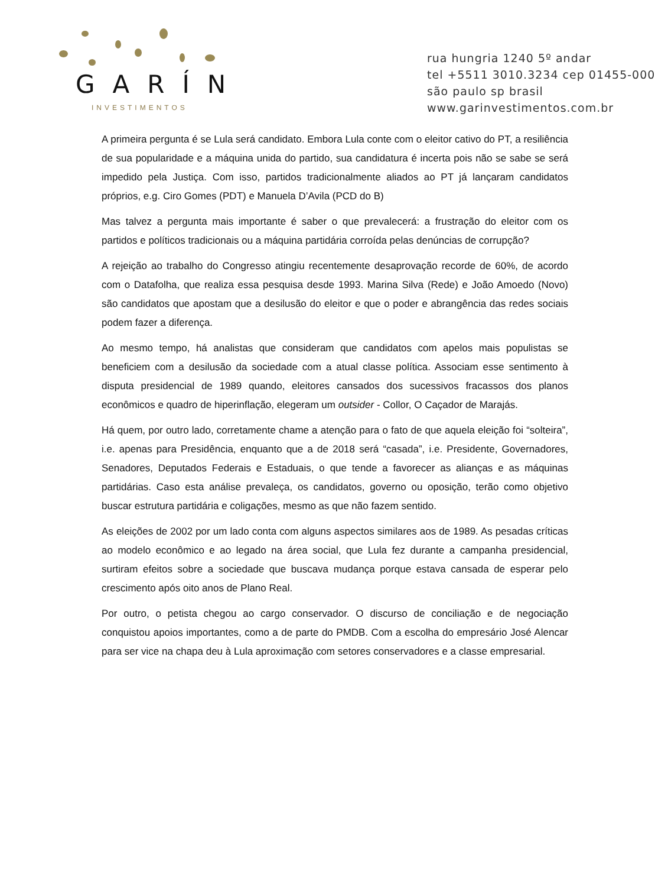GARÍN
INVESTIMENTOS
rua hungria 1240 5º andar
tel +5511 3010.3234 cep 01455-000
são paulo sp brasil
www.garinvestimentos.com.br
A primeira pergunta é se Lula será candidato. Embora Lula conte com o eleitor cativo do PT, a resiliência de sua popularidade e a máquina unida do partido, sua candidatura é incerta pois não se sabe se será impedido pela Justiça. Com isso, partidos tradicionalmente aliados ao PT já lançaram candidatos próprios, e.g. Ciro Gomes (PDT) e Manuela D’Avila (PCD do B)
Mas talvez a pergunta mais importante é saber o que prevalecerá: a frustração do eleitor com os partidos e políticos tradicionais ou a máquina partidária corroída pelas denúncias de corrupção?
A rejeição ao trabalho do Congresso atingiu recentemente desaprovação recorde de 60%, de acordo com o Datafolha, que realiza essa pesquisa desde 1993. Marina Silva (Rede) e João Amoedo (Novo) são candidatos que apostam que a desilusão do eleitor e que o poder e abrangência das redes sociais podem fazer a diferença.
Ao mesmo tempo, há analistas que consideram que candidatos com apelos mais populistas se beneficiem com a desilusão da sociedade com a atual classe política. Associam esse sentimento à disputa presidencial de 1989 quando, eleitores cansados dos sucessivos fracassos dos planos econômicos e quadro de hiperinflação, elegeram um outsider - Collor, O Caçador de Marajás.
Há quem, por outro lado, corretamente chame a atenção para o fato de que aquela eleição foi “solteira”, i.e. apenas para Presidência, enquanto que a de 2018 será “casada”, i.e. Presidente, Governadores, Senadores, Deputados Federais e Estaduais, o que tende a favorecer as alianças e as máquinas partidárias. Caso esta análise prevaleça, os candidatos, governo ou oposição, terão como objetivo buscar estrutura partidária e coligações, mesmo as que não fazem sentido.
As eleições de 2002 por um lado conta com alguns aspectos similares aos de 1989. As pesadas críticas ao modelo econômico e ao legado na área social, que Lula fez durante a campanha presidencial, surtiram efeitos sobre a sociedade que buscava mudança porque estava cansada de esperar pelo crescimento após oito anos de Plano Real.
Por outro, o petista chegou ao cargo conservador. O discurso de conciliação e de negociação conquistou apoios importantes, como a de parte do PMDB. Com a escolha do empresário José Alencar para ser vice na chapa deu à Lula aproximação com setores conservadores e a classe empresarial.